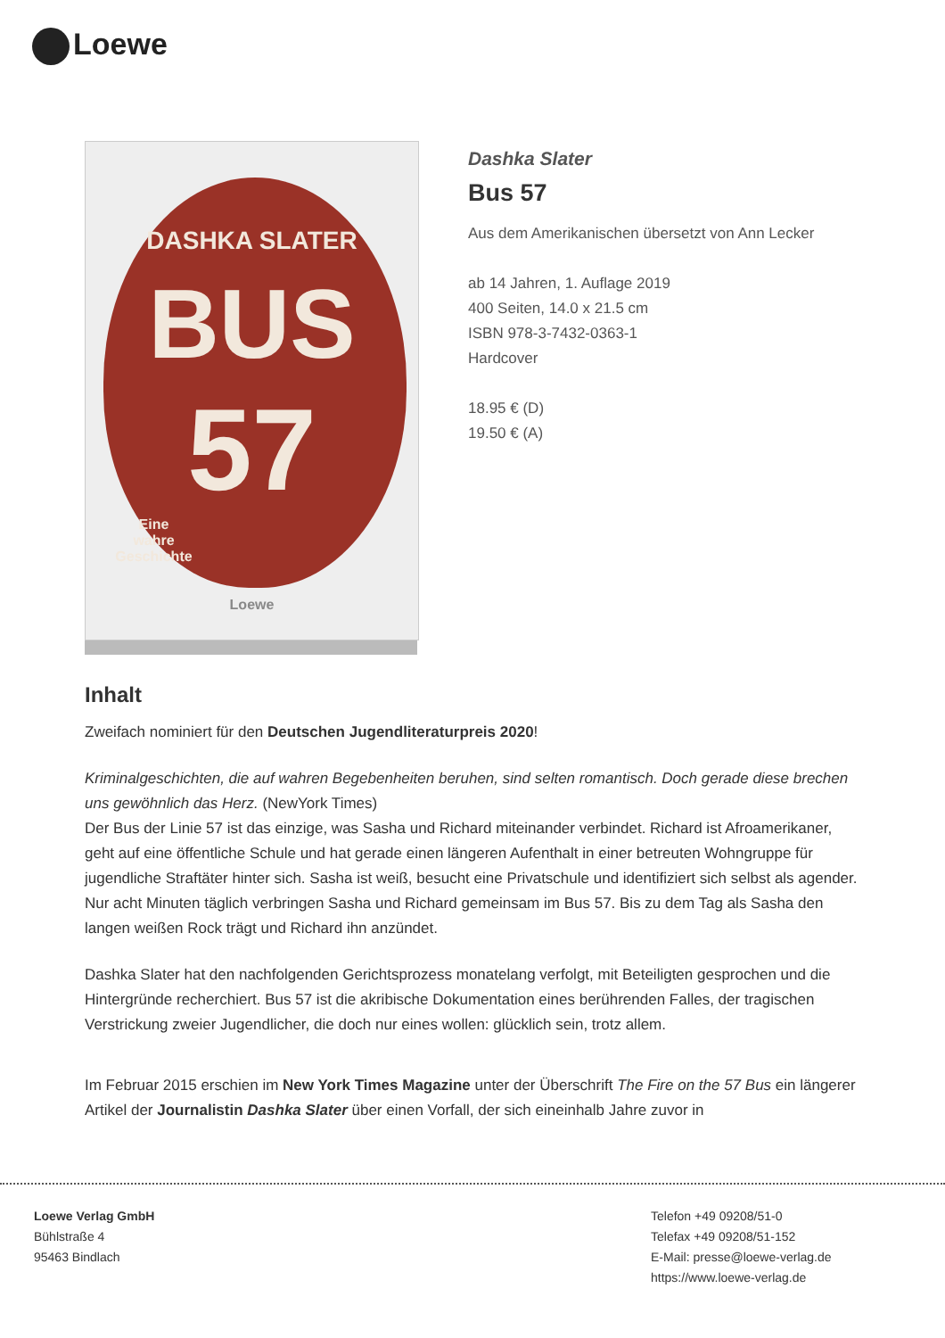Loewe
DASHKA SLATER
BUS
57
Eine
wahre
Geschichte
Loewe
Dashka Slater
Bus 57
Aus dem Amerikanischen übersetzt von Ann Lecker
ab 14 Jahren, 1. Auflage 2019
400 Seiten, 14.0 x 21.5 cm
ISBN 978-3-7432-0363-1
Hardcover
18.95 € (D)
19.50 € (A)
Inhalt
Zweifach nominiert für den Deutschen Jugendliteraturpreis 2020!
Kriminalgeschichten, die auf wahren Begebenheiten beruhen, sind selten romantisch. Doch gerade diese brechen uns gewöhnlich das Herz. (NewYork Times)
Der Bus der Linie 57 ist das einzige, was Sasha und Richard miteinander verbindet. Richard ist Afroamerikaner, geht auf eine öffentliche Schule und hat gerade einen längeren Aufenthalt in einer betreuten Wohngruppe für jugendliche Straftäter hinter sich. Sasha ist weiß, besucht eine Privatschule und identifiziert sich selbst als agender. Nur acht Minuten täglich verbringen Sasha und Richard gemeinsam im Bus 57. Bis zu dem Tag als Sasha den langen weißen Rock trägt und Richard ihn anzündet.
Dashka Slater hat den nachfolgenden Gerichtsprozess monatelang verfolgt, mit Beteiligten gesprochen und die Hintergründe recherchiert. Bus 57 ist die akribische Dokumentation eines berührenden Falles, der tragischen Verstrickung zweier Jugendlicher, die doch nur eines wollen: glücklich sein, trotz allem.
Im Februar 2015 erschien im New York Times Magazine unter der Überschrift The Fire on the 57 Bus ein längerer Artikel der Journalistin Dashka Slater über einen Vorfall, der sich eineinhalb Jahre zuvor in
Loewe Verlag GmbH
Bühlstraße 4
95463 Bindlach
Telefon +49 09208/51-0
Telefax +49 09208/51-152
E-Mail: presse@loewe-verlag.de
https://www.loewe-verlag.de